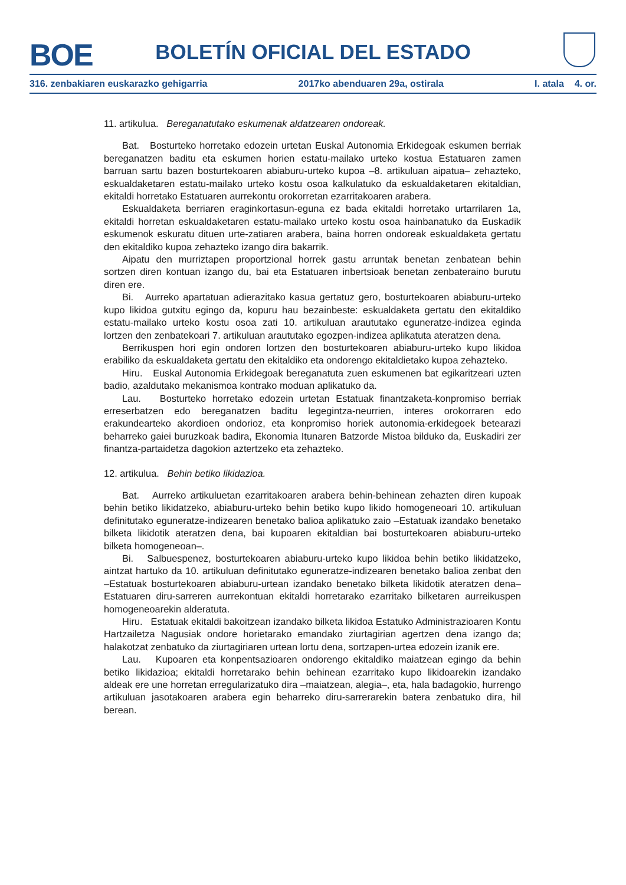BOE
BOLETÍN OFICIAL DEL ESTADO
316. zenbakiaren euskarazko gehigarria 2017ko abenduaren 29a, ostirala I. atala 4. or.
11. artikulua. Bereganatutako eskumenak aldatzearen ondoreak.
Bat. Bosturteko horretako edozein urtetan Euskal Autonomia Erkidegoak eskumen berriak bereganatzen baditu eta eskumen horien estatu-mailako urteko kostua Estatuaren zamen barruan sartu bazen bosturtekoaren abiaburu-urteko kupoa –8. artikuluan aipatua– zehazteko, eskualdaketaren estatu-mailako urteko kostu osoa kalkulatuko da eskualdaketaren ekitaldian, ekitaldi horretako Estatuaren aurrekontu orokorretan ezarritakoaren arabera.
Eskualdaketa berriaren eraginkortasun-eguna ez bada ekitaldi horretako urtarrilaren 1a, ekitaldi horretan eskualdaketaren estatu-mailako urteko kostu osoa hainbanatuko da Euskadik eskumenok eskuratu dituen urte-zatiaren arabera, baina horren ondoreak eskualdaketa gertatu den ekitaldiko kupoa zehazteko izango dira bakarrik.
Aipatu den murriztapen proportzional horrek gastu arruntak benetan zenbatean behin sortzen diren kontuan izango du, bai eta Estatuaren inbertsioak benetan zenbateraino burutu diren ere.
Bi. Aurreko apartatuan adierazitako kasua gertatuz gero, bosturtekoaren abiaburu-urteko kupo likidoa gutxitu egingo da, kopuru hau bezainbeste: eskualdaketa gertatu den ekitaldiko estatu-mailako urteko kostu osoa zati 10. artikuluan araututako eguneratze-indizea eginda lortzen den zenbatekoari 7. artikuluan araututako egozpen-indizea aplikatuta ateratzen dena.
Berrikuspen hori egin ondoren lortzen den bosturtekoaren abiaburu-urteko kupo likidoa erabiliko da eskualdaketa gertatu den ekitaldiko eta ondorengo ekitaldietako kupoa zehazteko.
Hiru. Euskal Autonomia Erkidegoak bereganatuta zuen eskumenen bat egikaritzeari uzten badio, azaldutako mekanismoa kontrako moduan aplikatuko da.
Lau. Bosturteko horretako edozein urtetan Estatuak finantzaketa-konpromiso berriak erreserbatzen edo bereganatzen baditu legegintza-neurrien, interes orokorraren edo erakundearteko akordioen ondorioz, eta konpromiso horiek autonomia-erkidegoek betearazi beharreko gaiei buruzkoak badira, Ekonomia Itunaren Batzorde Mistoa bilduko da, Euskadiri zer finantza-partaidetza dagokion aztertzeko eta zehazteko.
12. artikulua. Behin betiko likidazioa.
Bat. Aurreko artikuluetan ezarritakoaren arabera behin-behinean zehazten diren kupoak behin betiko likidatzeko, abiaburu-urteko behin betiko kupo likido homogeneoari 10. artikuluan definitutako eguneratze-indizearen benetako balioa aplikatuko zaio –Estatuak izandako benetako bilketa likidotik ateratzen dena, bai kupoaren ekitaldian bai bosturtekoaren abiaburu-urteko bilketa homogeneoan–.
Bi. Salbuespenez, bosturtekoaren abiaburu-urteko kupo likidoa behin betiko likidatzeko, aintzat hartuko da 10. artikuluan definitutako eguneratze-indizearen benetako balioa zenbat den –Estatuak bosturtekoaren abiaburu-urtean izandako benetako bilketa likidotik ateratzen dena– Estatuaren diru-sarreren aurrekontuan ekitaldi horretarako ezarritako bilketaren aurreikuspen homogeneoarekin alderatuta.
Hiru. Estatuak ekitaldi bakoitzean izandako bilketa likidoa Estatuko Administrazioaren Kontu Hartzailetza Nagusiak ondore horietarako emandako ziurtagirian agertzen dena izango da; halakotzat zenbatuko da ziurtagiriaren urtean lortu dena, sortzapen-urtea edozein izanik ere.
Lau. Kupoaren eta konpentsazioaren ondorengo ekitaldiko maiatzean egingo da behin betiko likidazioa; ekitaldi horretarako behin behinean ezarritako kupo likidoarekin izandako aldeak ere une horretan erregularizatuko dira –maiatzean, alegia–, eta, hala badagokio, hurrengo artikuluan jasotakoaren arabera egin beharreko diru-sarrerarekin batera zenbatuko dira, hil berean.